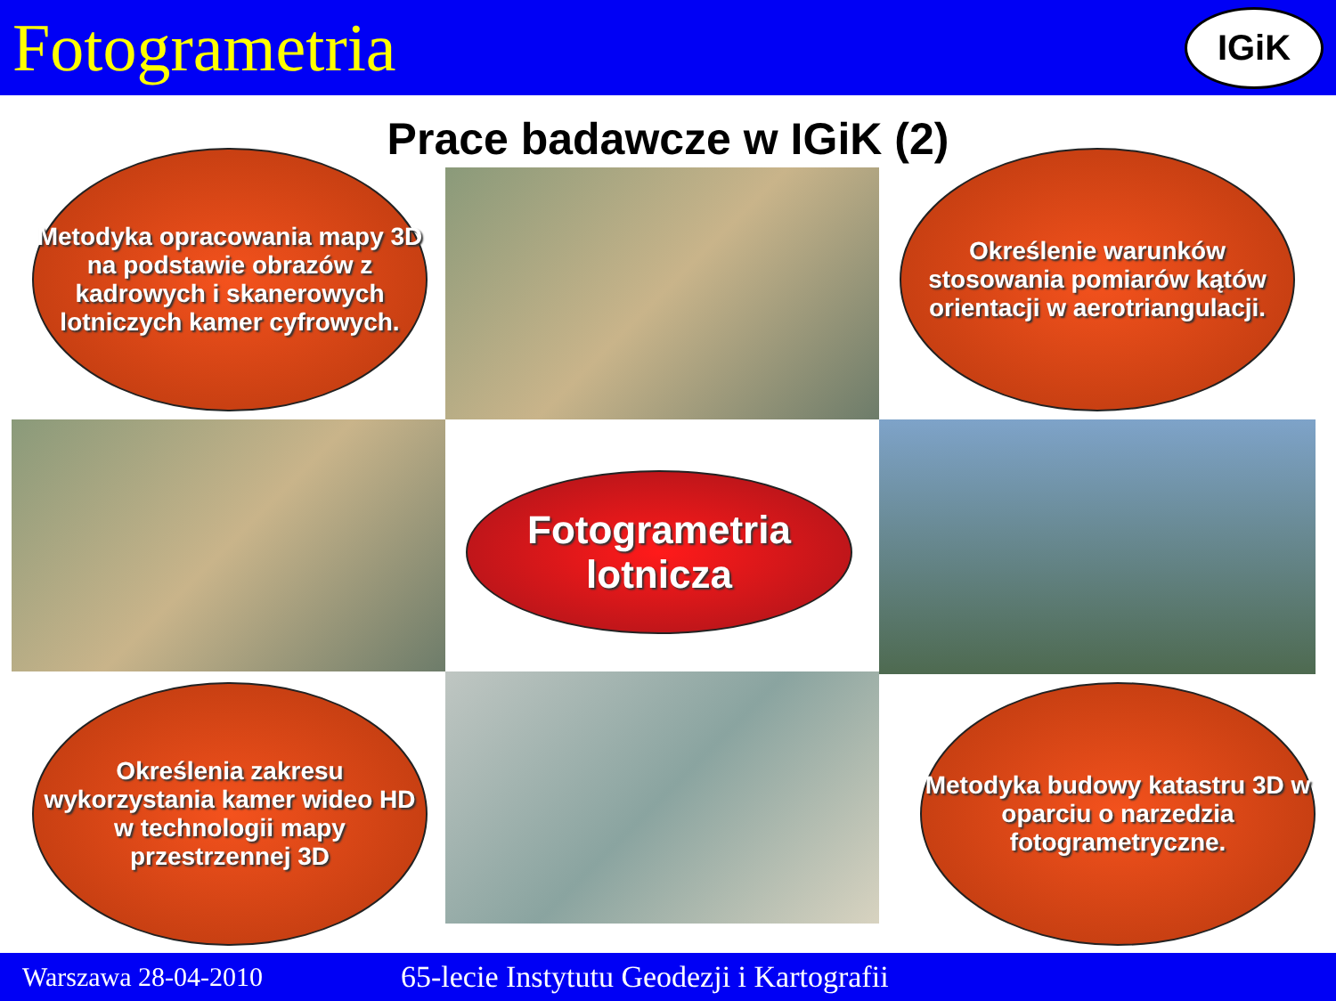Fotogrametria
IGiK
Prace badawcze w IGiK (2)
Metodyka opracowania mapy 3D na podstawie obrazów z kadrowych i skanerowych lotniczych kamer cyfrowych.
Określenie warunków stosowania pomiarów kątów orientacji w aerotriangulacji.
Fotogrametria lotnicza
Określenia zakresu wykorzystania kamer wideo HD w technologii mapy przestrzennej 3D
Metodyka budowy katastru 3D w oparciu o narzedzia fotogrametryczne.
Warszawa 28-04-2010 65-lecie Instytutu Geodezji i Kartografii